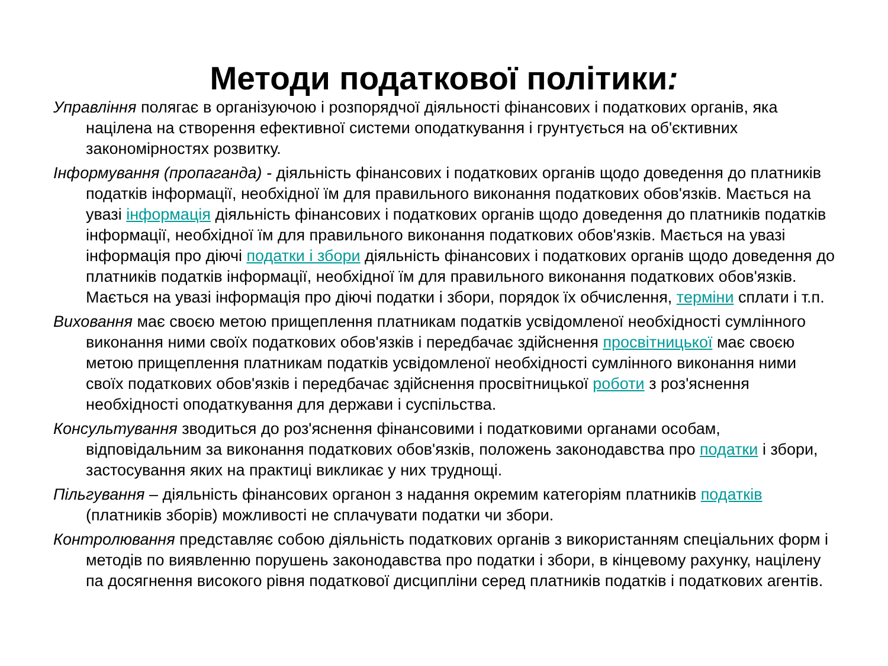Методи податкової політики:
Управління полягає в організуючою і розпорядчої діяльності фінансових і податкових органів, яка націлена на створення ефективної системи оподаткування і грунтується на об'єктивних закономірностях розвитку.
Інформування (пропаганда) - діяльність фінансових і податкових органів щодо доведення до платників податків інформації, необхідної їм для правильного виконання податкових обов'язків. Мається на увазі інформація діяльність фінансових і податкових органів щодо доведення до платників податків інформації, необхідної їм для правильного виконання податкових обов'язків. Мається на увазі інформація про діючі податки і збори діяльність фінансових і податкових органів щодо доведення до платників податків інформації, необхідної їм для правильного виконання податкових обов'язків. Мається на увазі інформація про діючі податки і збори, порядок їх обчислення, терміни сплати і т.п.
Виховання має своєю метою прищеплення платникам податків усвідомленої необхідності сумлінного виконання ними своїх податкових обов'язків і передбачає здійснення просвітницької має своєю метою прищеплення платникам податків усвідомленої необхідності сумлінного виконання ними своїх податкових обов'язків і передбачає здійснення просвітницької роботи з роз'яснення необхідності оподаткування для держави і суспільства.
Консультування зводиться до роз'яснення фінансовими і податковими органами особам, відповідальним за виконання податкових обов'язків, положень законодавства про податки і збори, застосування яких на практиці викликає у них труднощі.
Пільгування – діяльність фінансових органон з надання окремим категоріям платників податків (платників зборів) можливості не сплачувати податки чи збори.
Контролювання представляє собою діяльність податкових органів з використанням спеціальних форм і методів по виявленню порушень законодавства про податки і збори, в кінцевому рахунку, націлену па досягнення високого рівня податкової дисципліни серед платників податків і податкових агентів.